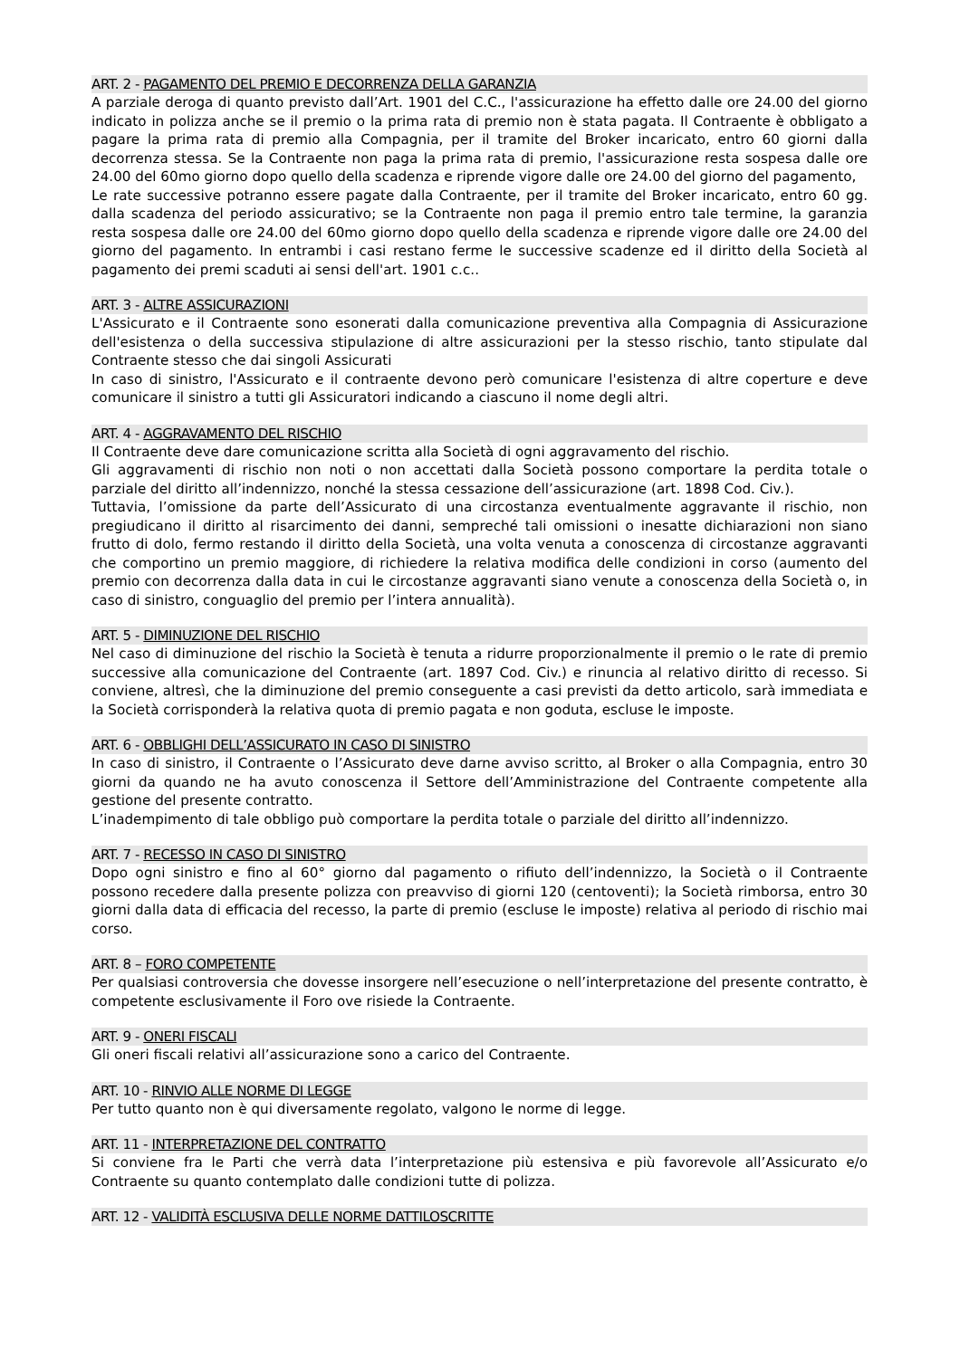ART. 2 - PAGAMENTO DEL PREMIO E DECORRENZA DELLA GARANZIA
A parziale deroga di quanto previsto dall’Art. 1901 del C.C., l'assicurazione ha effetto dalle ore 24.00 del giorno indicato in polizza anche se il premio o la prima rata di premio non è stata pagata. Il Contraente è obbligato a pagare la prima rata di premio alla Compagnia, per il tramite del Broker incaricato, entro 60 giorni dalla decorrenza stessa. Se la Contraente non paga la prima rata di premio, l'assicurazione resta sospesa dalle ore 24.00 del 60mo giorno dopo quello della scadenza e riprende vigore dalle ore 24.00 del giorno del pagamento,
Le rate successive potranno essere pagate dalla Contraente, per il tramite del Broker incaricato, entro 60 gg. dalla scadenza del periodo assicurativo; se la Contraente non paga il premio entro tale termine, la garanzia resta sospesa dalle ore 24.00 del 60mo giorno dopo quello della scadenza e riprende vigore dalle ore 24.00 del giorno del pagamento. In entrambi i casi restano ferme le successive scadenze ed il diritto della Società al pagamento dei premi scaduti ai sensi dell'art. 1901 c.c..
ART. 3 - ALTRE ASSICURAZIONI
L'Assicurato e il Contraente sono esonerati dalla comunicazione preventiva alla Compagnia di Assicurazione dell'esistenza o della successiva stipulazione di altre assicurazioni per la stesso rischio, tanto stipulate dal Contraente stesso che dai singoli Assicurati
In caso di sinistro, l'Assicurato e il contraente devono però comunicare l'esistenza di altre coperture e deve comunicare il sinistro a tutti gli Assicuratori indicando a ciascuno il nome degli altri.
ART. 4 - AGGRAVAMENTO DEL RISCHIO
Il Contraente deve dare comunicazione scritta alla Società di ogni aggravamento del rischio.
Gli aggravamenti di rischio non noti o non accettati dalla Società possono comportare la perdita totale o parziale del diritto all’indennizzo, nonché la stessa cessazione dell’assicurazione (art. 1898 Cod. Civ.).
Tuttavia, l’omissione da parte dell’Assicurato di una circostanza eventualmente aggravante il rischio, non pregiudicano il diritto al risarcimento dei danni, sempreché tali omissioni o inesatte dichiarazioni non siano frutto di dolo, fermo restando il diritto della Società, una volta venuta a conoscenza di circostanze aggravanti che comportino un premio maggiore, di richiedere la relativa modifica delle condizioni in corso (aumento del premio con decorrenza dalla data in cui le circostanze aggravanti siano venute a conoscenza della Società o, in caso di sinistro, conguaglio del premio per l’intera annualità).
ART. 5 - DIMINUZIONE DEL RISCHIO
Nel caso di diminuzione del rischio la Società è tenuta a ridurre proporzionalmente il premio o le rate di premio successive alla comunicazione del Contraente (art. 1897 Cod. Civ.) e rinuncia al relativo diritto di recesso. Si conviene, altresì, che la diminuzione del premio conseguente a casi previsti da detto articolo, sarà immediata e la Società corrisponderà la relativa quota di premio pagata e non goduta, escluse le imposte.
ART. 6 - OBBLIGHI DELL’ASSICURATO IN CASO DI SINISTRO
In caso di sinistro, il Contraente o l’Assicurato deve darne avviso scritto, al Broker o alla Compagnia, entro 30 giorni da quando ne ha avuto conoscenza il Settore dell’Amministrazione del Contraente competente alla gestione del presente contratto.
L’inadempimento di tale obbligo può comportare la perdita totale o parziale del diritto all’indennizzo.
ART. 7 - RECESSO IN CASO DI SINISTRO
Dopo ogni sinistro e fino al 60° giorno dal pagamento o rifiuto dell’indennizzo, la Società o il Contraente possono recedere dalla presente polizza con preavviso di giorni 120 (centoventi); la Società rimborsa, entro 30 giorni dalla data di efficacia del recesso, la parte di premio (escluse le imposte) relativa al periodo di rischio mai corso.
ART. 8 – FORO COMPETENTE
Per qualsiasi controversia che dovesse insorgere nell’esecuzione o nell’interpretazione del presente contratto, è competente esclusivamente il Foro ove risiede la Contraente.
ART. 9 - ONERI FISCALI
Gli oneri fiscali relativi all’assicurazione sono a carico del Contraente.
ART. 10 - RINVIO ALLE NORME DI LEGGE
Per tutto quanto non è qui diversamente regolato, valgono le norme di legge.
ART. 11 - INTERPRETAZIONE DEL CONTRATTO
Si conviene fra le Parti che verrà data l’interpretazione più estensiva e più favorevole all’Assicurato e/o Contraente su quanto contemplato dalle condizioni tutte di polizza.
ART. 12 - VALIDITÀ ESCLUSIVA DELLE NORME DATTILOSCRITTE